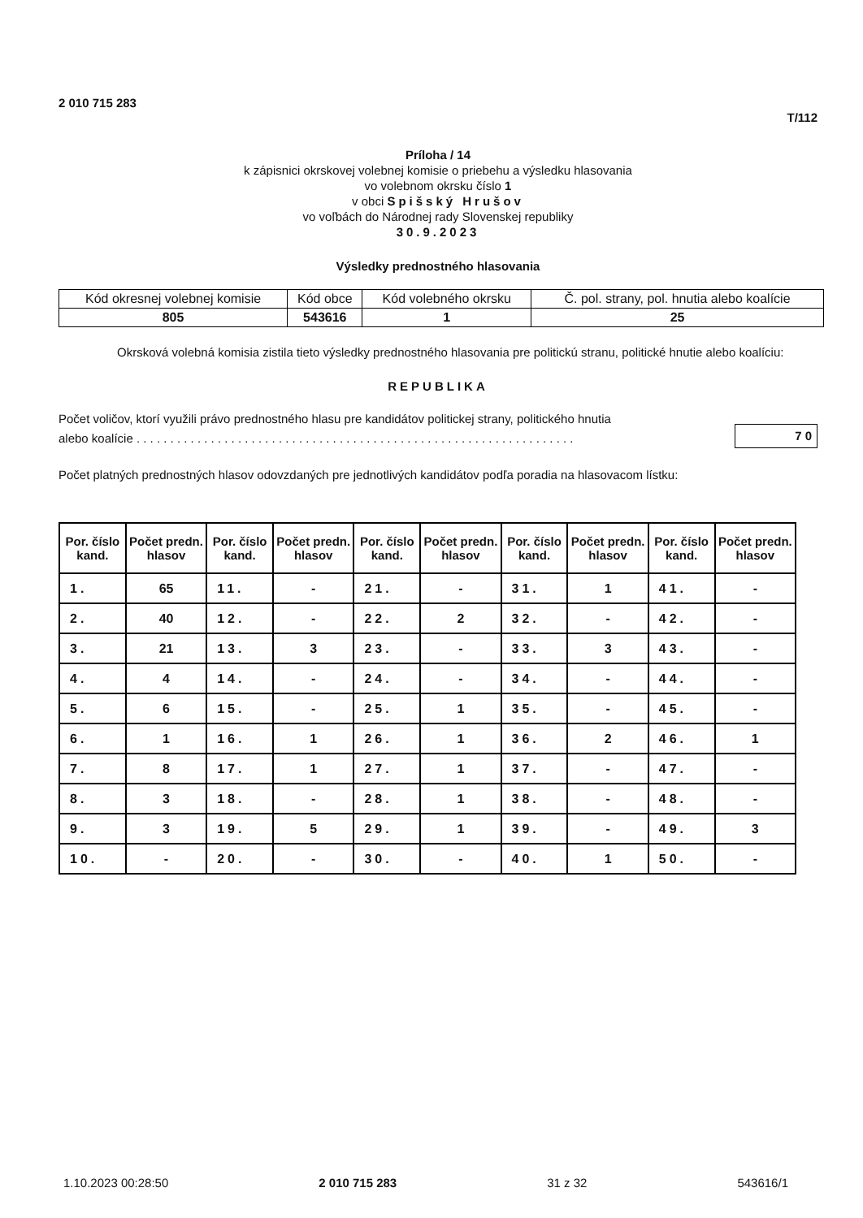2 010 715 283 T/112
Príloha / 14
k zápisnici okrskovej volebnej komisie o priebehu a výsledku hlasovania
vo volebnom okrsku číslo 1
v obci Spišský Hrušov
vo voľbách do Národnej rady Slovenskej republiky
30.9.2023
Výsledky prednostného hlasovania
| Kód okresnej volebnej komisie | Kód obce | Kód volebného okrsku | Č. pol. strany, pol. hnutia alebo koalície |
| 805 | 543616 | 1 | 25 |
Okrsková volebná komisia zistila tieto výsledky prednostného hlasovania pre politickú stranu, politické hnutie alebo koalíciu:
REPUBLIKA
Počet voličov, ktorí využili právo prednostného hlasu pre kandidátov politickej strany, politického hnutia
alebo koalície . . . . . . . . . . . . . . . . . . . . . . . . . . . . . . . . . . . . . . . . . . . . . . . . . . . . . . . . . . . . . . . . . 70
Počet platných prednostných hlasov odovzdaných pre jednotlivých kandidátov podľa poradia na hlasovacom lístku:
| Por. číslo kand. | Počet predn. hlasov | Por. číslo kand. | Počet predn. hlasov | Por. číslo kand. | Počet predn. hlasov | Por. číslo kand. | Počet predn. hlasov | Por. číslo kand. | Počet predn. hlasov |
| --- | --- | --- | --- | --- | --- | --- | --- | --- | --- |
| 1. | 65 | 11. | - | 21. | - | 31. | 1 | 41. | - |
| 2. | 40 | 12. | - | 22. | 2 | 32. | - | 42. | - |
| 3. | 21 | 13. | 3 | 23. | - | 33. | 3 | 43. | - |
| 4. | 4 | 14. | - | 24. | - | 34. | - | 44. | - |
| 5. | 6 | 15. | - | 25. | 1 | 35. | - | 45. | - |
| 6. | 1 | 16. | 1 | 26. | 1 | 36. | 2 | 46. | 1 |
| 7. | 8 | 17. | 1 | 27. | 1 | 37. | - | 47. | - |
| 8. | 3 | 18. | - | 28. | 1 | 38. | - | 48. | - |
| 9. | 3 | 19. | 5 | 29. | 1 | 39. | - | 49. | 3 |
| 10. | - | 20. | - | 30. | - | 40. | 1 | 50. | - |
1.10.2023 00:28:50 2 010 715 283 31 z 32 543616/1